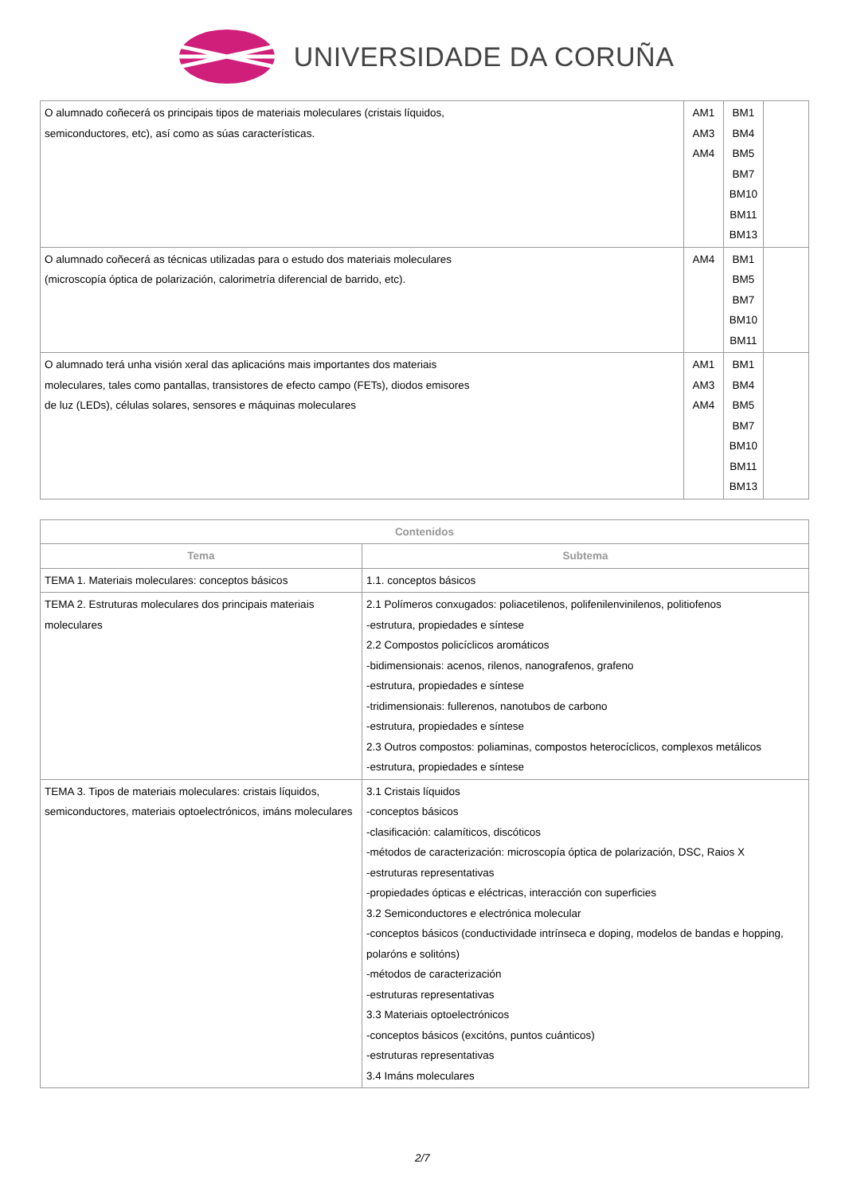UNIVERSIDADE DA CORUÑA
| O alumnado coñecerá os principais tipos de materiais moleculares (cristais líquidos, semiconductores, etc), así como as súas características. | AM1 AM3 AM4 | BM1 BM4 BM5 BM7 BM10 BM11 BM13 | |
| O alumnado coñecerá as técnicas utilizadas para o estudo dos materiais moleculares (microscopía óptica de polarización, calorimetría diferencial de barrido, etc). | AM4 | BM1 BM5 BM7 BM10 BM11 | |
| O alumnado terá unha visión xeral das aplicacións mais importantes dos materiais moleculares, tales como pantallas, transistores de efecto campo (FETs), diodos emisores de luz (LEDs), células solares, sensores e máquinas moleculares | AM1 AM3 AM4 | BM1 BM4 BM5 BM7 BM10 BM11 BM13 | |
| Contenidos | |
| --- | --- |
| Tema | Subtema |
| TEMA 1. Materiais moleculares: conceptos básicos | 1.1. conceptos básicos |
| TEMA 2. Estruturas moleculares dos principais materiais moleculares | 2.1 Polímeros conxugados: poliacetilenos, polifenilenvinilenos, politiofenos -estrutura, propiedades e síntese 2.2 Compostos policíclicos aromáticos -bidimensionais: acenos, rilenos, nanografenos, grafeno -estrutura, propiedades e síntese -tridimensionais: fullerenos, nanotubos de carbono -estrutura, propiedades e síntese 2.3 Outros compostos: poliaminas, compostos heterocíclicos, complexos metálicos -estrutura, propiedades e síntese |
| TEMA 3. Tipos de materiais moleculares: cristais líquidos, semiconductores, materiais optoelectrónicos, imáns moleculares | 3.1 Cristais líquidos -conceptos básicos -clasificación: calamíticos, discóticos -métodos de caracterización: microscopía óptica de polarización, DSC, Raios X -estruturas representativas -propiedades ópticas e eléctricas, interacción con superficies 3.2 Semiconductores e electrónica molecular -conceptos básicos (conductividade intrínseca e doping, modelos de bandas e hopping, polaróns e solitóns) -métodos de caracterización -estruturas representativas 3.3 Materiais optoelectrónicos -conceptos básicos (excitóns, puntos cuánticos) -estruturas representativas 3.4 Imáns moleculares |
2/7